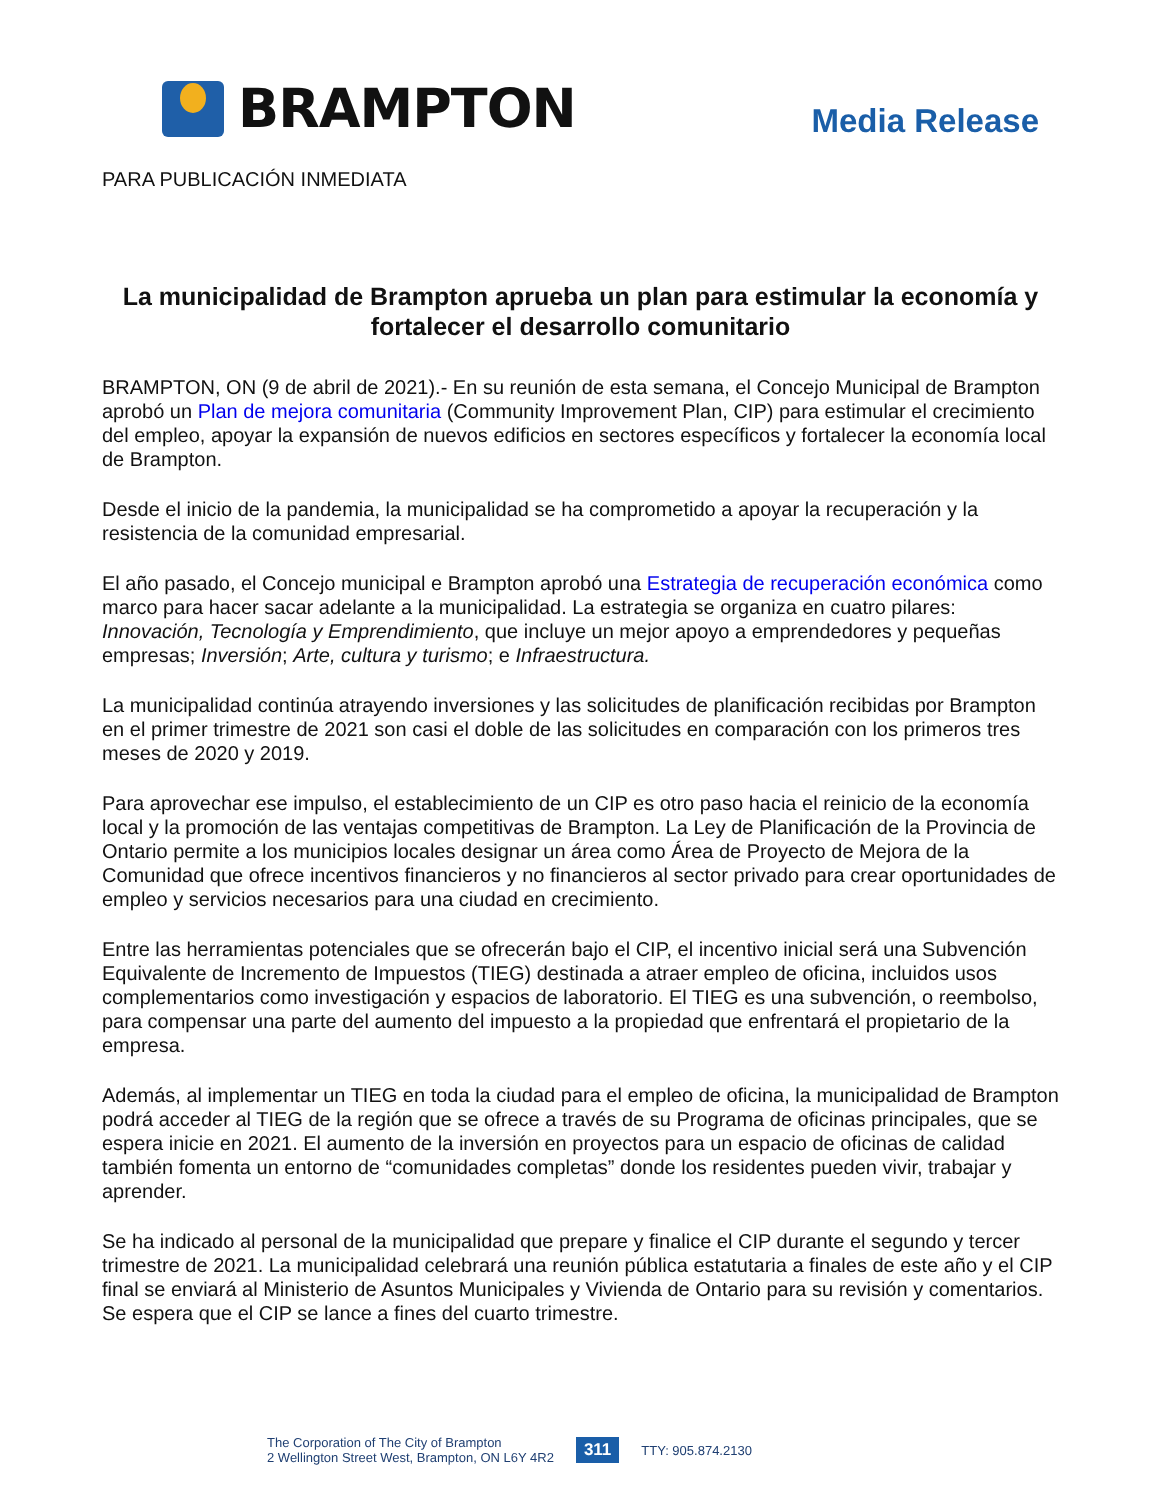BRAMPTON
Media Release
PARA PUBLICACIÓN INMEDIATA
La municipalidad de Brampton aprueba un plan para estimular la economía y fortalecer el desarrollo comunitario
BRAMPTON, ON (9 de abril de 2021).- En su reunión de esta semana, el Concejo Municipal de Brampton aprobó un Plan de mejora comunitaria (Community Improvement Plan, CIP) para estimular el crecimiento del empleo, apoyar la expansión de nuevos edificios en sectores específicos y fortalecer la economía local de Brampton.
Desde el inicio de la pandemia, la municipalidad se ha comprometido a apoyar la recuperación y la resistencia de la comunidad empresarial.
El año pasado, el Concejo municipal e Brampton aprobó una Estrategia de recuperación económica como marco para hacer sacar adelante a la municipalidad. La estrategia se organiza en cuatro pilares: Innovación, Tecnología y Emprendimiento, que incluye un mejor apoyo a emprendedores y pequeñas empresas; Inversión; Arte, cultura y turismo; e Infraestructura.
La municipalidad continúa atrayendo inversiones y las solicitudes de planificación recibidas por Brampton en el primer trimestre de 2021 son casi el doble de las solicitudes en comparación con los primeros tres meses de 2020 y 2019.
Para aprovechar ese impulso, el establecimiento de un CIP es otro paso hacia el reinicio de la economía local y la promoción de las ventajas competitivas de Brampton. La Ley de Planificación de la Provincia de Ontario permite a los municipios locales designar un área como Área de Proyecto de Mejora de la Comunidad que ofrece incentivos financieros y no financieros al sector privado para crear oportunidades de empleo y servicios necesarios para una ciudad en crecimiento.
Entre las herramientas potenciales que se ofrecerán bajo el CIP, el incentivo inicial será una Subvención Equivalente de Incremento de Impuestos (TIEG) destinada a atraer empleo de oficina, incluidos usos complementarios como investigación y espacios de laboratorio. El TIEG es una subvención, o reembolso, para compensar una parte del aumento del impuesto a la propiedad que enfrentará el propietario de la empresa.
Además, al implementar un TIEG en toda la ciudad para el empleo de oficina, la municipalidad de Brampton podrá acceder al TIEG de la región que se ofrece a través de su Programa de oficinas principales, que se espera inicie en 2021. El aumento de la inversión en proyectos para un espacio de oficinas de calidad también fomenta un entorno de “comunidades completas” donde los residentes pueden vivir, trabajar y aprender.
Se ha indicado al personal de la municipalidad que prepare y finalice el CIP durante el segundo y tercer trimestre de 2021. La municipalidad celebrará una reunión pública estatutaria a finales de este año y el CIP final se enviará al Ministerio de Asuntos Municipales y Vivienda de Ontario para su revisión y comentarios. Se espera que el CIP se lance a fines del cuarto trimestre.
The Corporation of The City of Brampton
2 Wellington Street West, Brampton, ON L6Y 4R2
311 TTY: 905.874.2130